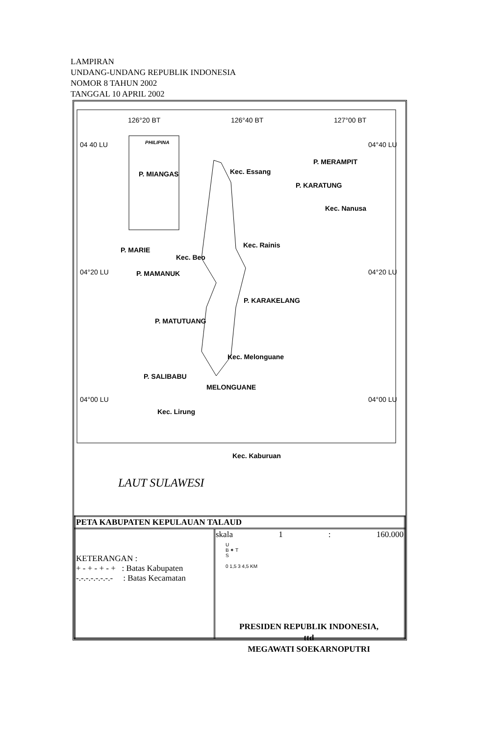LAMPIRAN
UNDANG-UNDANG REPUBLIK INDONESIA
NOMOR 8 TAHUN 2002
TANGGAL 10 APRIL 2002
126°20 BT 126°40 BT 127°00 BT
04 40 LU 04°40 LU PHILIPINA
P. MIANGAS Kec. Essang
P. MERAMPIT
P. KARATUNG
Kec. Nanusa
Kec. Rainis
P. MARIE
Kec. Beo
04°20 LU 04°20 LU P. MAMANUK
P. KARAKELANG
P. MATUTUANG
Kec. Melonguane
P. SALIBABU
MELONGUANE
04°00 LU 04°00 LU
Kec. Lirung
Kec. Kaburuan
LAUT SULAWESI
| PETA KABUPATEN KEPULAUAN TALAUD | |
| KETERANGAN : + - + - + - + : Batas Kabupaten -.-.-.-.-.-.-.- : Batas Kecamatan | skala 1 : 160.000 U B ✦ T S 0 1,5 3 4,5 KM |
PRESIDEN REPUBLIK INDONESIA,
ttd
MEGAWATI SOEKARNOPUTRI